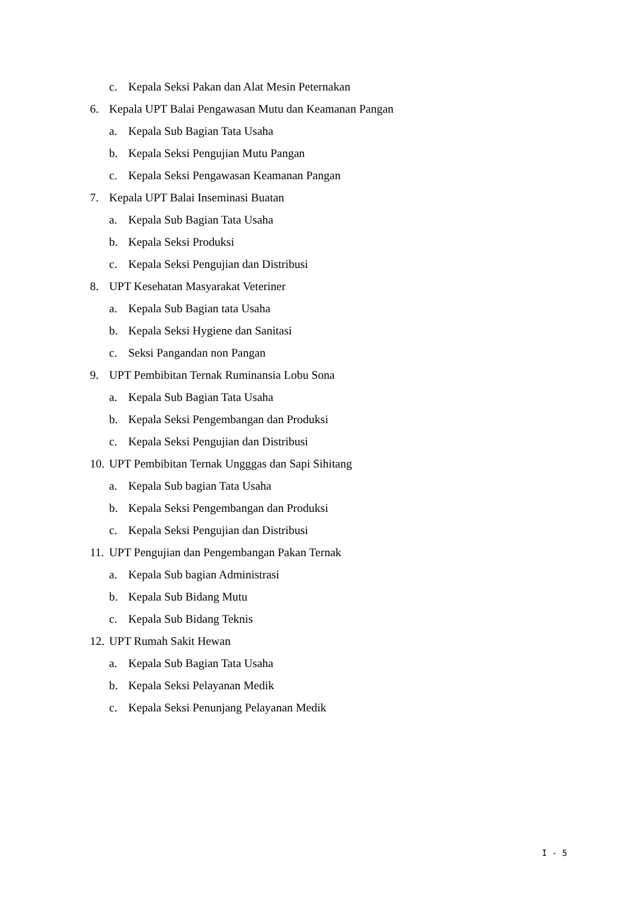c. Kepala Seksi Pakan dan Alat Mesin Peternakan
6. Kepala UPT Balai Pengawasan Mutu dan Keamanan Pangan
a. Kepala Sub Bagian Tata Usaha
b. Kepala Seksi Pengujian Mutu Pangan
c. Kepala Seksi Pengawasan Keamanan Pangan
7. Kepala UPT Balai Inseminasi Buatan
a. Kepala Sub Bagian Tata Usaha
b. Kepala Seksi Produksi
c. Kepala Seksi Pengujian dan Distribusi
8. UPT Kesehatan Masyarakat Veteriner
a. Kepala Sub Bagian tata Usaha
b. Kepala Seksi Hygiene dan Sanitasi
c. Seksi Pangandan non Pangan
9. UPT Pembibitan Ternak Ruminansia Lobu Sona
a. Kepala Sub Bagian Tata Usaha
b. Kepala Seksi Pengembangan dan Produksi
c. Kepala Seksi Pengujian dan Distribusi
10. UPT Pembibitan Ternak Ungggas dan Sapi Sihitang
a. Kepala Sub bagian Tata Usaha
b. Kepala Seksi Pengembangan dan Produksi
c. Kepala Seksi Pengujian dan Distribusi
11. UPT Pengujian dan Pengembangan Pakan Ternak
a. Kepala Sub bagian Administrasi
b. Kepala Sub Bidang Mutu
c. Kepala Sub Bidang Teknis
12. UPT Rumah Sakit Hewan
a. Kepala Sub Bagian Tata Usaha
b. Kepala Seksi Pelayanan Medik
c. Kepala Seksi Penunjang Pelayanan Medik
I - 5